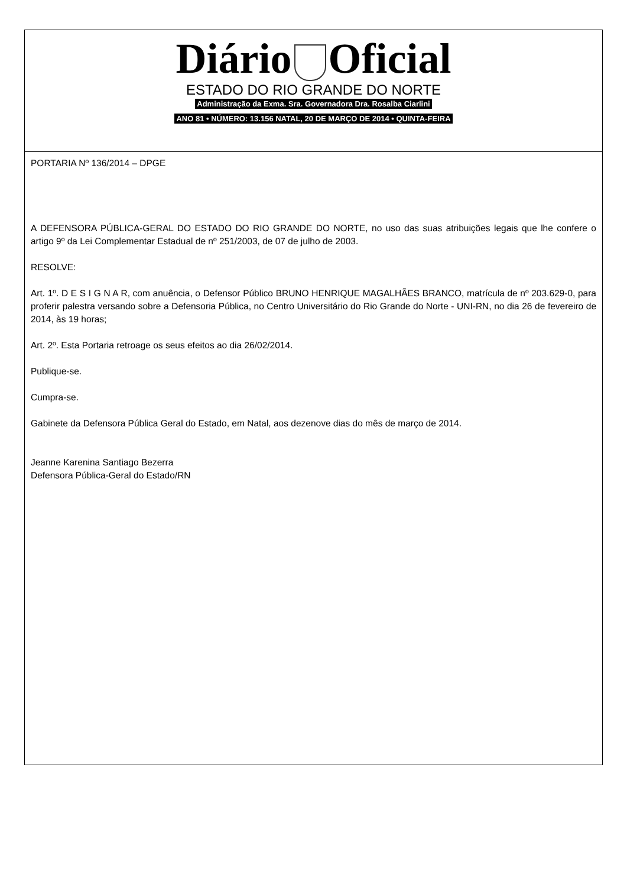Diário Oficial
ESTADO DO RIO GRANDE DO NORTE
Administração da Exma. Sra. Governadora Dra. Rosalba Ciarlini
ANO 81 • NÚMERO: 13.156 NATAL, 20 DE MARÇO DE 2014 • QUINTA-FEIRA
PORTARIA Nº 136/2014 – DPGE
A DEFENSORA PÚBLICA-GERAL DO ESTADO DO RIO GRANDE DO NORTE, no uso das suas atribuições legais que lhe confere o artigo 9º da Lei Complementar Estadual de nº 251/2003, de 07 de julho de 2003.
RESOLVE:
Art. 1º. D E S I G N A R, com anuência, o Defensor Público BRUNO HENRIQUE MAGALHÃES BRANCO, matrícula de nº 203.629-0, para proferir palestra versando sobre a Defensoria Pública, no Centro Universitário do Rio Grande do Norte - UNI-RN, no dia 26 de fevereiro de 2014, às 19 horas;
Art. 2º. Esta Portaria retroage os seus efeitos ao dia 26/02/2014.
Publique-se.
Cumpra-se.
Gabinete da Defensora Pública Geral do Estado, em Natal, aos dezenove dias do mês de março de 2014.
Jeanne Karenina Santiago Bezerra
Defensora Pública-Geral do Estado/RN